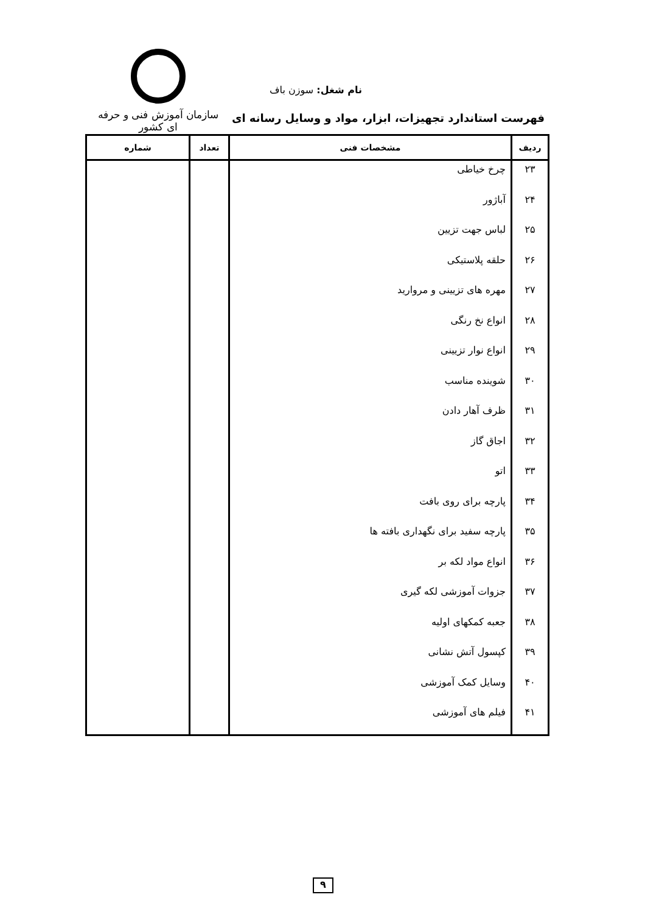سازمان آموزش فنی و حرفه ای کشور
نام شغل: سوزن باف
فهرست استاندارد تجهیزات، ابزار، مواد و وسایل رسانه ای
| ردیف | مشخصات فنی | تعداد | شماره |
| --- | --- | --- | --- |
| ۲۳ | چرخ خیاطی | | |
| ۲۴ | آباژور | | |
| ۲۵ | لباس جهت تزیین | | |
| ۲۶ | حلقه پلاستیکی | | |
| ۲۷ | مهره های تزیینی و مروارید | | |
| ۲۸ | انواع نخ رنگی | | |
| ۲۹ | انواع نوار تزیینی | | |
| ۳۰ | شوینده مناسب | | |
| ۳۱ | ظرف آهار دادن | | |
| ۳۲ | اجاق گاز | | |
| ۳۳ | اتو | | |
| ۳۴ | پارچه برای روی بافت | | |
| ۳۵ | پارچه سفید برای نگهداری بافته ها | | |
| ۳۶ | انواع مواد لکه بر | | |
| ۳۷ | جزوات آموزشی لکه گیری | | |
| ۳۸ | جعبه کمکهای اولیه | | |
| ۳۹ | کپسول آتش نشانی | | |
| ۴۰ | وسایل کمک آموزشی | | |
| ۴۱ | فیلم های آموزشی | | |
۹